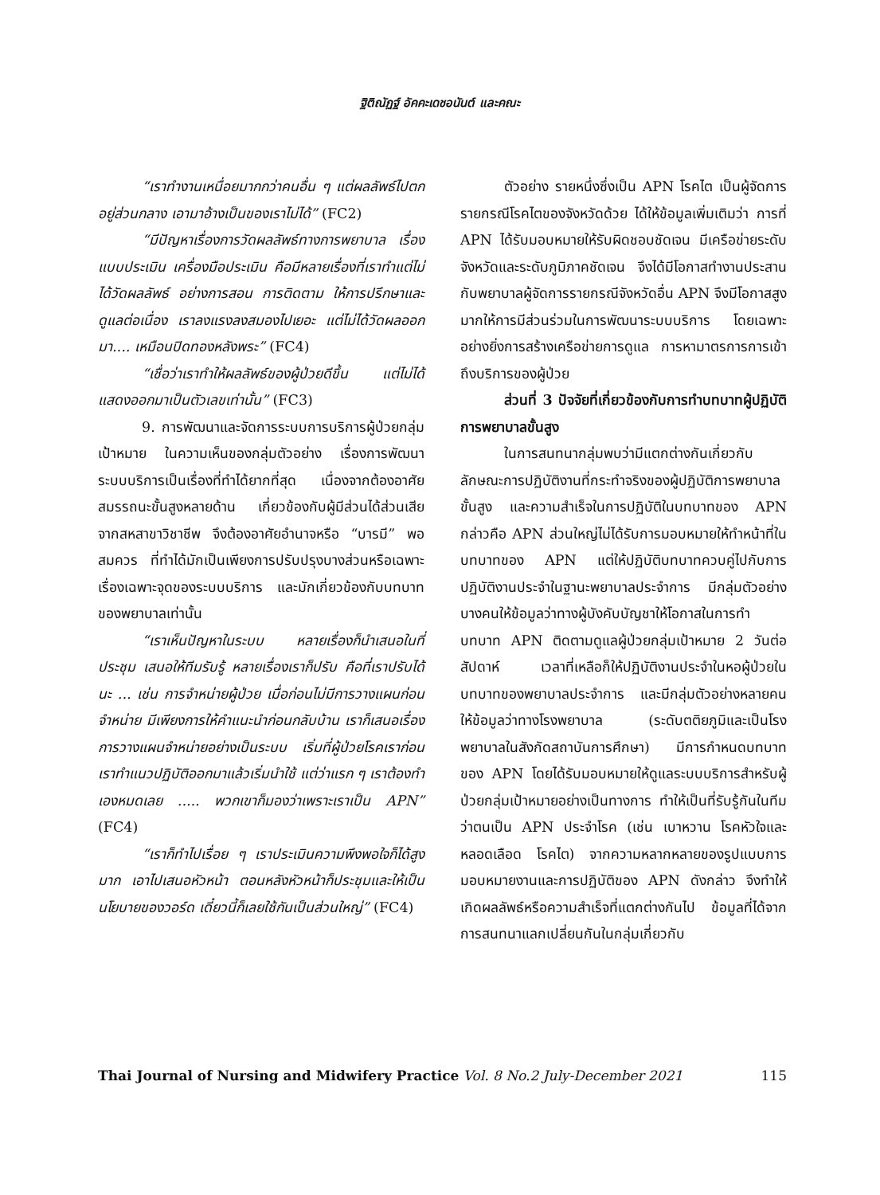ฐิติณัฏฐ์ อัคคะเดชอนันต์ และคณะ
“เราทำงานเหนื่อยมากกว่าคนอื่น ๆ แต่ผลลัพธ์ไปตกอยู่ส่วนกลาง เอามาอ้างเป็นของเราไม่ได้” (FC2)
“มีปัญหาเรื่องการวัดผลลัพธ์ทางการพยาบาล เรื่องแบบประเมิน เครื่องมือประเมิน คือมีหลายเรื่องที่เราทำแต่ไม่ได้วัดผลลัพธ์ อย่างการสอน การติดตาม ให้การปรึกษาและดูแลต่อเนื่อง เราลงแรงลงสมองไปเยอะ แต่ไม่ได้วัดผลออกมา.... เหมือนปิดทองหลังพระ” (FC4)
“เชื่อว่าเราทำให้ผลลัพธ์ของผู้ป่วยดีขึ้น แต่ไม่ได้แสดงออกมาเป็นตัวเลขเท่านั้น” (FC3)
9. การพัฒนาและจัดการระบบการบริการผู้ป่วยกลุ่มเป้าหมาย ในความเห็นของกลุ่มตัวอย่าง เรื่องการพัฒนาระบบบริการเป็นเรื่องที่ทำได้ยากที่สุด เนื่องจากต้องอาศัยสมรรถนะขั้นสูงหลายด้าน เกี่ยวข้องกับผู้มีส่วนได้ส่วนเสียจากสหสาขาวิชาชีพ จึงต้องอาศัยอำนาจหรือ “บารมี” พอสมควร ที่ทำได้มักเป็นเพียงการปรับปรุงบางส่วนหรือเฉพาะเรื่องเฉพาะจุดของระบบบริการ และมักเกี่ยวข้องกับบทบาทของพยาบาลเท่านั้น
“เราเห็นปัญหาในระบบ หลายเรื่องก็นำเสนอในที่ประชุม เสนอให้ทีมรับรู้ หลายเรื่องเราก็ปรับ คือที่เราปรับได้นะ ... เช่น การจำหน่ายผู้ป่วย เมื่อก่อนไม่มีการวางแผนก่อนจำหน่าย มีเพียงการให้คำแนะนำก่อนกลับบ้าน เราก็เสนอเรื่องการวางแผนจำหน่ายอย่างเป็นระบบ เริ่มที่ผู้ป่วยโรคเราก่อน เราทำแนวปฏิบัติออกมาแล้วเริ่มนำใช้ แต่ว่าแรก ๆ เราต้องทำเองหมดเลย ..... พวกเขาก็มองว่าเพราะเราเป็น APN” (FC4)
“เราก็ทำไปเรื่อย ๆ เราประเมินความพึงพอใจก็ได้สูงมาก เอาไปเสนอหัวหน้า ตอนหลังหัวหน้าก็ประชุมและให้เป็นนโยบายของวอร์ด เดี๋ยวนี้ก็เลยใช้กันเป็นส่วนใหญ่” (FC4)
ตัวอย่าง รายหนึ่งซึ่งเป็น APN โรคไต เป็นผู้จัดการรายกรณีโรคไตของจังหวัดด้วย ได้ให้ข้อมูลเพิ่มเติมว่า การที่ APN ได้รับมอบหมายให้รับผิดชอบชัดเจน มีเครือข่ายระดับจังหวัดและระดับภูมิภาคชัดเจน จึงได้มีโอกาสทำงานประสานกับพยาบาลผู้จัดการรายกรณีจังหวัดอื่น APN จึงมีโอกาสสูงมากให้การมีส่วนร่วมในการพัฒนาระบบบริการ โดยเฉพาะอย่างยิ่งการสร้างเครือข่ายการดูแล การหามาตรการการเข้าถึงบริการของผู้ป่วย
ส่วนที่ 3 ปัจจัยที่เกี่ยวข้องกับการทำบทบาทผู้ปฏิบัติการพยาบาลขั้นสูง
ในการสนทนากลุ่มพบว่ามีแตกต่างกันเกี่ยวกับลักษณะการปฏิบัติงานที่กระทำจริงของผู้ปฏิบัติการพยาบาลขั้นสูง และความสำเร็จในการปฏิบัติในบทบาทของ APN กล่าวคือ APN ส่วนใหญ่ไม่ได้รับการมอบหมายให้ทำหน้าที่ในบทบาทของ APN แต่ให้ปฏิบัติบทบาทควบคู่ไปกับการปฏิบัติงานประจำในฐานะพยาบาลประจำการ มีกลุ่มตัวอย่างบางคนให้ข้อมูลว่าทางผู้บังคับบัญชาให้โอกาสในการทำบทบาท APN ติดตามดูแลผู้ป่วยกลุ่มเป้าหมาย 2 วันต่อสัปดาห์ เวลาที่เหลือก็ให้ปฏิบัติงานประจำในหอผู้ป่วยในบทบาทของพยาบาลประจำการ และมีกลุ่มตัวอย่างหลายคนให้ข้อมูลว่าทางโรงพยาบาล (ระดับตติยภูมิและเป็นโรงพยาบาลในสังกัดสถาบันการศึกษา) มีการกำหนดบทบาทของ APN โดยได้รับมอบหมายให้ดูแลระบบบริการสำหรับผู้ป่วยกลุ่มเป้าหมายอย่างเป็นทางการ ทำให้เป็นที่รับรู้กันในทีมว่าตนเป็น APN ประจำโรค (เช่น เบาหวาน โรคหัวใจและหลอดเลือด โรคไต) จากความหลากหลายของรูปแบบการมอบหมายงานและการปฏิบัติของ APN ดังกล่าว จึงทำให้เกิดผลลัพธ์หรือความสำเร็จที่แตกต่างกันไป ข้อมูลที่ได้จากการสนทนาแลกเปลี่ยนกันในกลุ่มเกี่ยวกับ
Thai Journal of Nursing and Midwifery Practice Vol. 8 No.2 July-December 2021 115